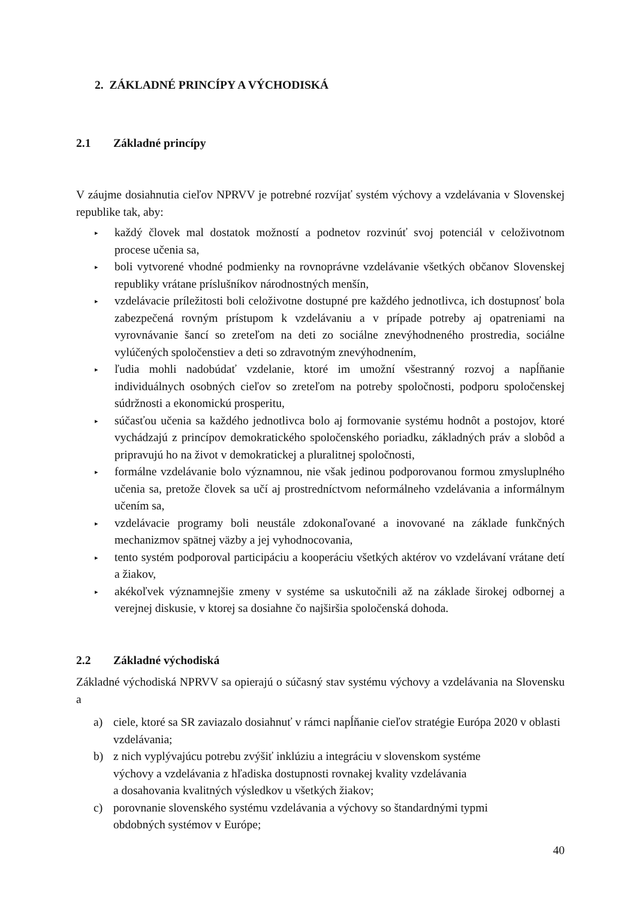2. ZÁKLADNÉ PRINCÍPY A VÝCHODISKÁ
2.1 Základné princípy
V záujme dosiahnutia cieľov NPRVV je potrebné rozvíjať systém výchovy a vzdelávania v Slovenskej republike tak, aby:
▸ každý človek mal dostatok možností a podnetov rozvinúť svoj potenciál v celoživotnom procese učenia sa,
▸ boli vytvorené vhodné podmienky na rovnoprávne vzdelávanie všetkých občanov Slovenskej republiky vrátane príslušníkov národnostných menšín,
▸ vzdelávacie príležitosti boli celoživotne dostupné pre každého jednotlivca, ich dostupnosť bola zabezpečená rovným prístupom k vzdelávaniu a v prípade potreby aj opatreniami na vyrovnávanie šancí so zreteľom na deti zo sociálne znevýhodneného prostredia, sociálne vylúčených spoločenstiev a deti so zdravotným znevýhodnením,
▸ ľudia mohli nadobúdať vzdelanie, ktoré im umožní všestranný rozvoj a napĺňanie individuálnych osobných cieľov so zreteľom na potreby spoločnosti, podporu spoločenskej súdržnosti a ekonomickú prosperitu,
▸ súčasťou učenia sa každého jednotlivca bolo aj formovanie systému hodnôt a postojov, ktoré vychádzajú z princípov demokratického spoločenského poriadku, základných práv a slobôd a pripravujú ho na život v demokratickej a pluralitnej spoločnosti,
▸ formálne vzdelávanie bolo významnou, nie však jedinou podporovanou formou zmysluplného učenia sa, pretože človek sa učí aj prostredníctvom neformálneho vzdelávania a informálnym učením sa,
▸ vzdelávacie programy boli neustále zdokonaľované a inovované na základe funkčných mechanizmov spätnej väzby a jej vyhodnocovania,
▸ tento systém podporoval participáciu a kooperáciu všetkých aktérov vo vzdelávaní vrátane detí a žiakov,
▸ akékoľvek významnejšie zmeny v systéme sa uskutočnili až na základe širokej odbornej a verejnej diskusie, v ktorej sa dosiahne čo najširšia spoločenská dohoda.
2.2 Základné východiská
Základné východiská NPRVV sa opierajú o súčasný stav systému výchovy a vzdelávania na Slovensku a
a) ciele, ktoré sa SR zaviazalo dosiahnuť v rámci napĺňanie cieľov stratégie Európa 2020 v oblasti vzdelávania;
b) z nich vyplývajúcu potrebu zvýšiť inklúziu a integráciu v slovenskom systéme
výchovy a vzdelávania z hľadiska dostupnosti rovnakej kvality vzdelávania
a dosahovania kvalitných výsledkov u všetkých žiakov;
c) porovnanie slovenského systému vzdelávania a výchovy so štandardnými typmi
obdobných systémov v Európe;
40